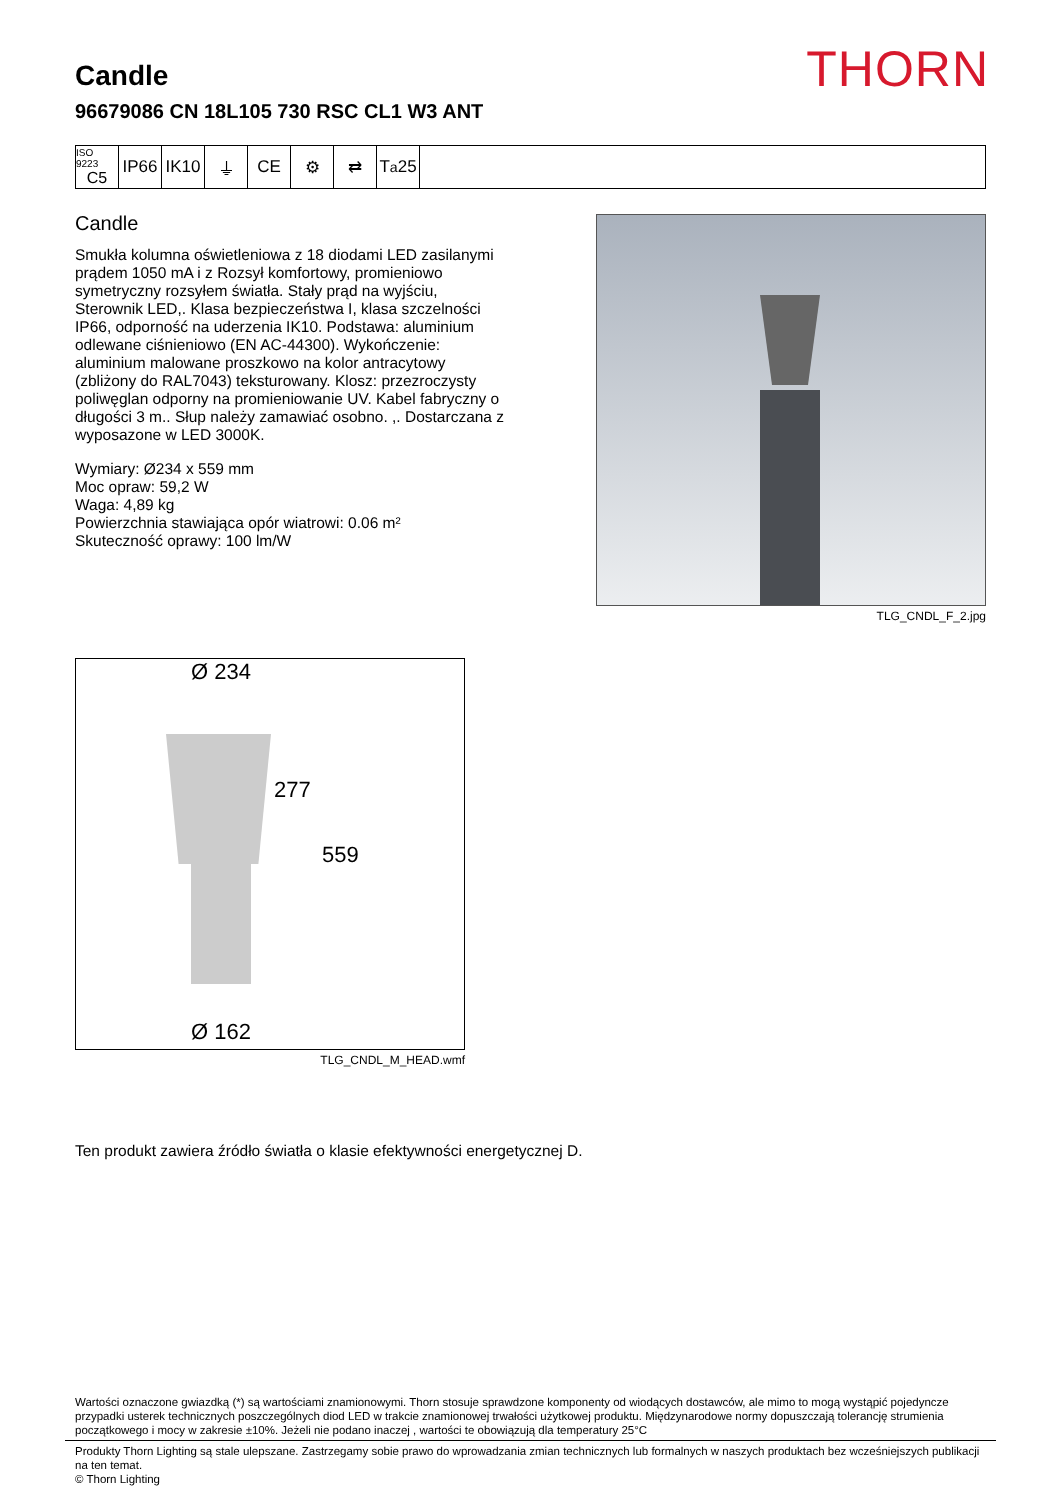THORN
Candle
96679086 CN 18L105 730 RSC CL1 W3 ANT
ISO 9223
C5
IP66 IK10 ⏚ CE ⚙ ⇄ T<sub>a</sub>25
Candle
Smukła kolumna oświetleniowa z 18 diodami LED zasilanymi prądem 1050 mA i z Rozsył komfortowy, promieniowo symetryczny rozsyłem światła. Stały prąd na wyjściu, Sterownik LED,. Klasa bezpieczeństwa I, klasa szczelności IP66, odporność na uderzenia IK10. Podstawa: aluminium odlewane ciśnieniowo (EN AC-44300). Wykończenie: aluminium malowane proszkowo na kolor antracytowy (zbliżony do RAL7043) teksturowany. Klosz: przezroczysty poliwęglan odporny na promieniowanie UV. Kabel fabryczny o długości 3 m.. Słup należy zamawiać osobno. ,. Dostarczana z wyposazone w LED 3000K.
Wymiary: Ø234 x 559 mm
Moc opraw: 59,2 W
Waga: 4,89 kg
Powierzchnia stawiająca opór wiatrowi: 0.06 m²
Skuteczność oprawy: 100 lm/W
TLG_CNDL_F_2.jpg
Ø 234
277
559
Ø 162
TLG_CNDL_M_HEAD.wmf
Ten produkt zawiera źródło światła o klasie efektywności energetycznej D.
Wartości oznaczone gwiazdką (*) są wartościami znamionowymi. Thorn stosuje sprawdzone komponenty od wiodących dostawców, ale mimo to mogą wystąpić pojedyncze przypadki usterek technicznych poszczególnych diod LED w trakcie znamionowej trwałości użytkowej produktu. Międzynarodowe normy dopuszczają tolerancję strumienia początkowego i mocy w zakresie ±10%. Jeżeli nie podano inaczej , wartości te obowiązują dla temperatury 25°C
Produkty Thorn Lighting są stale ulepszane. Zastrzegamy sobie prawo do wprowadzania zmian technicznych lub formalnych w naszych produktach bez wcześniejszych publikacji na ten temat.
© Thorn Lighting